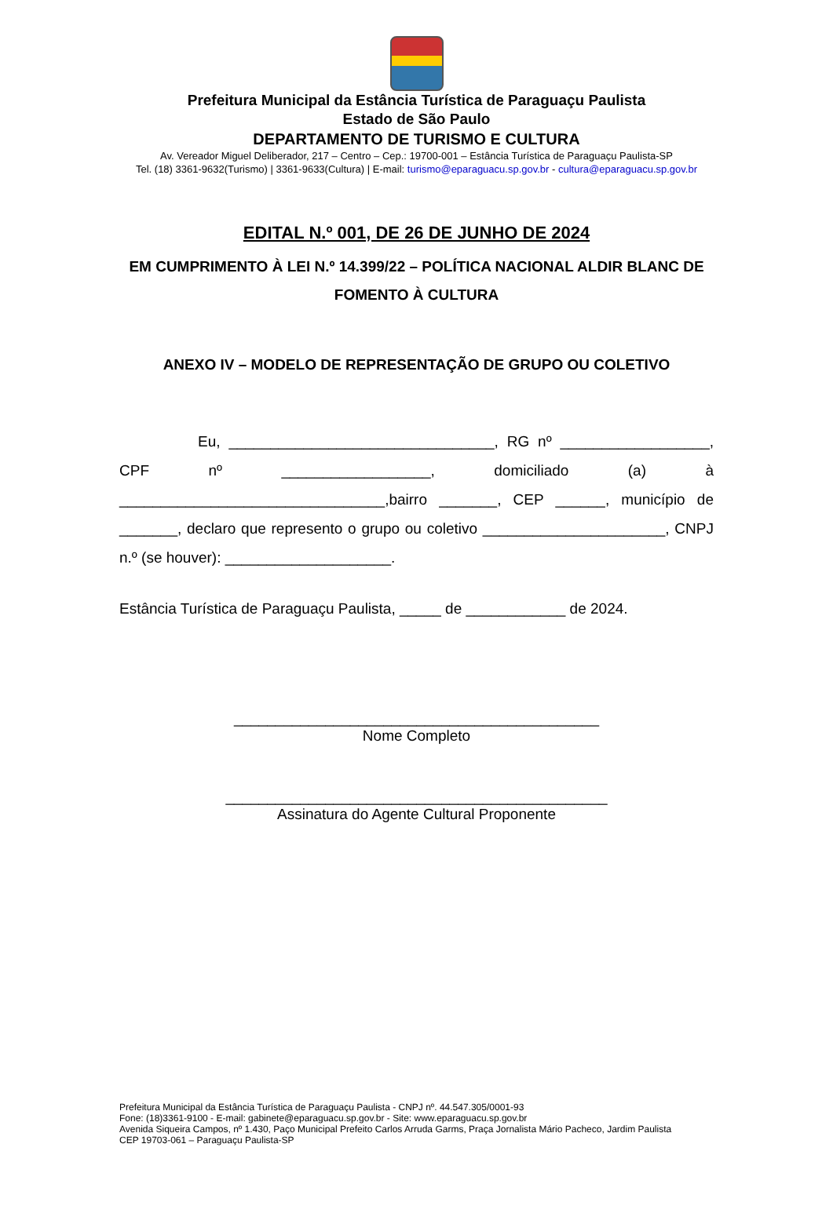Prefeitura Municipal da Estância Turística de Paraguaçu Paulista
Estado de São Paulo
DEPARTAMENTO DE TURISMO E CULTURA
Av. Vereador Miguel Deliberador, 217 – Centro – Cep.: 19700-001 – Estância Turística de Paraguaçu Paulista-SP
Tel. (18) 3361-9632(Turismo) | 3361-9633(Cultura) | E-mail: turismo@eparaguacu.sp.gov.br - cultura@eparaguacu.sp.gov.br
EDITAL N.º 001, DE 26 DE JUNHO DE 2024
EM CUMPRIMENTO À LEI N.º 14.399/22 – POLÍTICA NACIONAL ALDIR BLANC DE FOMENTO À CULTURA
ANEXO IV – MODELO DE REPRESENTAÇÃO DE GRUPO OU COLETIVO
Eu, ________________________________, RG nº __________________, CPF nº __________________, domiciliado (a) à ________________________________,bairro _______, CEP ______, município de _______, declaro que represento o grupo ou coletivo ______________________, CNPJ n.º (se houver): ____________________.
Estância Turística de Paraguaçu Paulista, _____ de ____________ de 2024.
____________________________________________
Nome Completo
______________________________________________
Assinatura do Agente Cultural Proponente
Prefeitura Municipal da Estância Turística de Paraguaçu Paulista - CNPJ nº. 44.547.305/0001-93
Fone: (18)3361-9100 - E-mail: gabinete@eparaguacu.sp.gov.br - Site: www.eparaguacu.sp.gov.br
Avenida Siqueira Campos, nº 1.430, Paço Municipal Prefeito Carlos Arruda Garms, Praça Jornalista Mário Pacheco, Jardim Paulista
CEP 19703-061 – Paraguaçu Paulista-SP